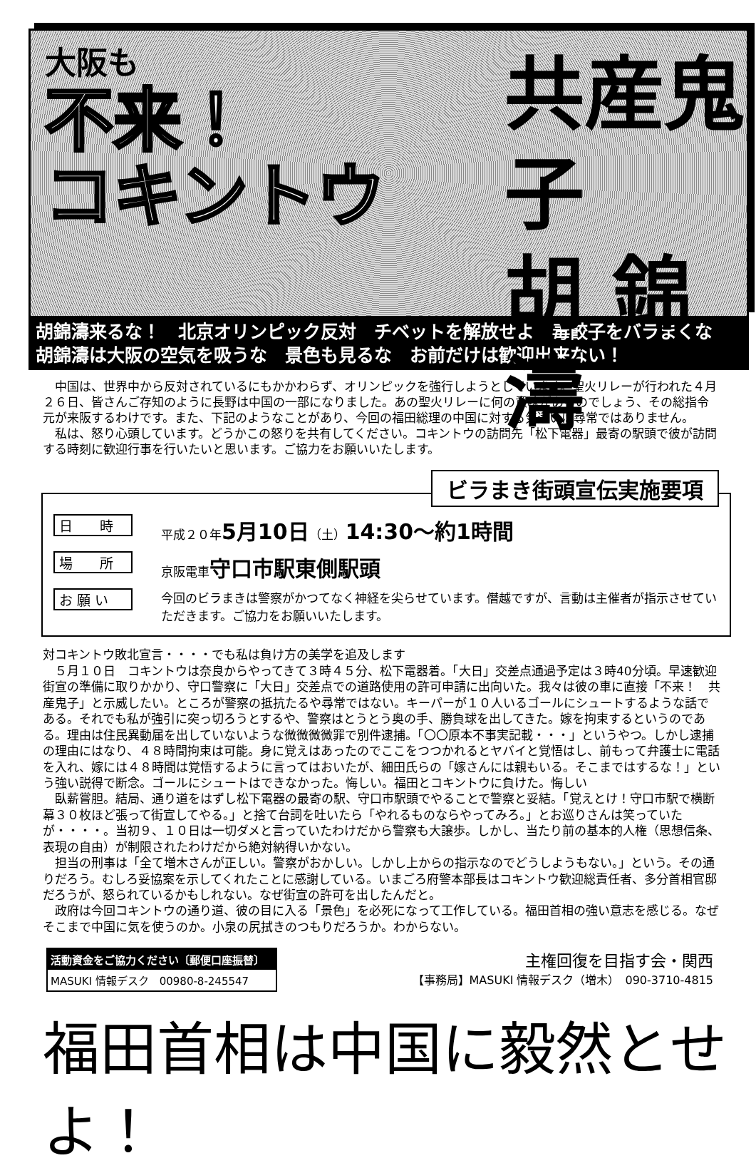大阪も
不来！
コキントウ
共産鬼子
胡 錦濤
胡錦濤来るな！　北京オリンピック反対　チベットを解放せよ　毒餃子をバラまくな
胡錦濤は大阪の空気を吸うな　景色も見るな　お前だけは歓迎出来ない！
　中国は、世界中から反対されているにもかかわらず、オリンピックを強行しようとしています。聖火リレーが行われた４月２６日、皆さんご存知のように長野は中国の一部になりました。あの聖火リレーに何の意味があるのでしょう、その総指令元が来阪するわけです。また、下記のようなことがあり、今回の福田総理の中国に対する気遣いは尋常ではありません。
　私は、怒り心頭しています。どうかこの怒りを共有してください。コキントウの訪問先「松下電器」最寄の駅頭で彼が訪問する時刻に歓迎行事を行いたいと思います。ご協力をお願いいたします。
ビラまき街頭宣伝実施要項
日　　時 平成２０年5月10日（土）14:30～約1時間
場　　所 京阪電車守口市駅東側駅頭
お 願 い 今回のビラまきは警察がかつてなく神経を尖らせています。僭越ですが、言動は主催者が指示させていただきます。ご協力をお願いいたします。
対コキントウ敗北宣言・・・・でも私は負け方の美学を追及します
　５月１０日　コキントウは奈良からやってきて３時４５分、松下電器着。「大日」交差点通過予定は３時40分頃。早速歓迎街宣の準備に取りかかり、守口警察に「大日」交差点での道路使用の許可申請に出向いた。我々は彼の車に直接「不来！　共産鬼子」と示威したい。ところが警察の抵抗たるや尋常ではない。キーパーが１０人いるゴールにシュートするような話である。それでも私が強引に突っ切ろうとするや、警察はとうとう奥の手、勝負球を出してきた。嫁を拘束するというのである。理由は住民異動届を出していないような微微微微罪で別件逮捕。「〇〇原本不事実記載・・・」というやつ。しかし逮捕の理由にはなり、４８時間拘束は可能。身に覚えはあったのでここをつつかれるとヤバイと覚悟はし、前もって弁護士に電話を入れ、嫁には４８時間は覚悟するように言ってはおいたが、細田氏らの「嫁さんには親もいる。そこまではするな！」という強い説得で断念。ゴールにシュートはできなかった。悔しい。福田とコキントウに負けた。悔しい
　臥薪嘗胆。結局、通り道をはずし松下電器の最寄の駅、守口市駅頭でやることで警察と妥結。「覚えとけ！守口市駅で横断幕３０枚ほど張って街宣してやる。」と捨て台詞を吐いたら「やれるものならやってみろ。」とお巡りさんは笑っていたが・・・・。当初９、１０日は一切ダメと言っていたわけだから警察も大譲歩。しかし、当たり前の基本的人権（思想信条、表現の自由）が制限されたわけだから絶対納得いかない。
　担当の刑事は「全て増木さんが正しい。警察がおかしい。しかし上からの指示なのでどうしようもない。」という。その通りだろう。むしろ妥協案を示してくれたことに感謝している。いまごろ府警本部長はコキントウ歓迎総責任者、多分首相官邸だろうが、怒られているかもしれない。なぜ街宣の許可を出したんだと。
　政府は今回コキントウの通り道、彼の目に入る「景色」を必死になって工作している。福田首相の強い意志を感じる。なぜそこまで中国に気を使うのか。小泉の尻拭きのつもりだろうか。わからない。
活動資金をご協力ください〔郵便口座振替〕
MASUKI 情報デスク　00980-8-245547
主権回復を目指す会・関西
【事務局】MASUKI 情報デスク（増木）　090-3710-4815
福田首相は中国に毅然とせよ！